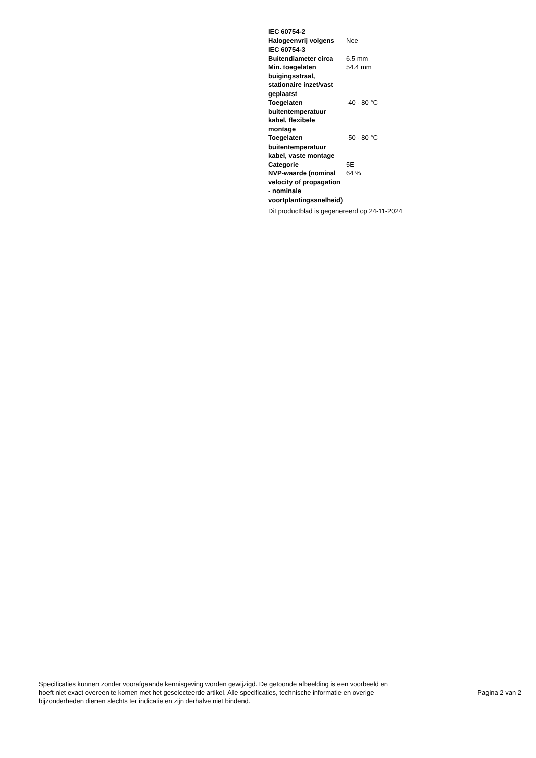| IEC 60754-2 | |
| Halogeenvrij volgens IEC 60754-3 | Nee |
| Buitendiameter circa | 6.5 mm |
| Min. toegelaten buigingsstraal, stationaire inzet/vast geplaatst | 54.4 mm |
| Toegelaten buitentemperatuur kabel, flexibele montage | -40 - 80 °C |
| Toegelaten buitentemperatuur kabel, vaste montage | -50 - 80 °C |
| Categorie | 5E |
| NVP-waarde (nominal velocity of propagation - nominale voortplantingssnelheid) | 64 % |
Dit productblad is gegenereerd op 24-11-2024
Specificaties kunnen zonder voorafgaande kennisgeving worden gewijzigd. De getoonde afbeelding is een voorbeeld en hoeft niet exact overeen te komen met het geselecteerde artikel. Alle specificaties, technische informatie en overige bijzonderheden dienen slechts ter indicatie en zijn derhalve niet bindend.
Pagina 2 van 2